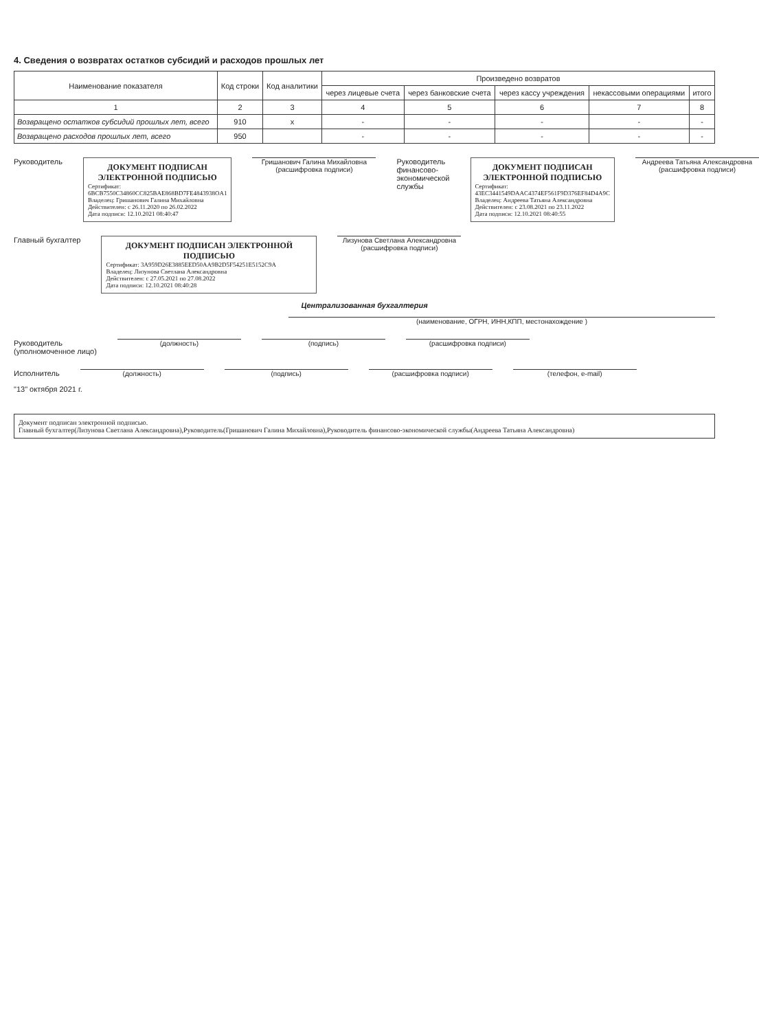4. Сведения о возвратах остатков субсидий и расходов прошлых лет
| Наименование показателя | Код строки | Код аналитики | Произведено возвратов | | | | |
| --- | --- | --- | --- | --- | --- | --- | --- |
| | | | через лицевые счета | через банковские счета | через кассу учреждения | некассовыми операциями | итого |
| 1 | 2 | 3 | 4 | 5 | 6 | 7 | 8 |
| Возвращено остатков субсидий прошлых лет, всего | 910 | x | - | - | - | - | - |
| Возвращено расходов прошлых лет, всего | 950 | | - | - | - | - | - |
Руководитель
ДОКУМЕНТ ПОДПИСАН ЭЛЕКТРОННОЙ ПОДПИСЬЮ
Сертификат: 6BCB7550C34860CC825BAE868BD7FE4843938OA1
Владелец: Гришанович Галина Михайловна
Действителен: с 26.11.2020 по 26.02.2022
Дата подписи: 12.10.2021 08:40:47
Гришанович Галина Михайловна
(расшифровка подписи)
Руководитель финансово-экономической службы
ДОКУМЕНТ ПОДПИСАН ЭЛЕКТРОННОЙ ПОДПИСЬЮ
Сертификат: 43EC3441549DAAC4374EF561F9D376EF84D4A9C
Владелец: Андреева Татьяна Александровна
Действителен: с 23.08.2021 по 23.11.2022
Дата подписи: 12.10.2021 08:40:55
Андреева Татьяна Александровна
(расшифровка подписи)
Главный бухгалтер
ДОКУМЕНТ ПОДПИСАН ЭЛЕКТРОННОЙ ПОДПИСЬЮ
Сертификат: 3A959D26E3885EED50AA9B2D5F54251E5152C9A
Владелец: Лизунова Светлана Александровна
Действителен: с 27.05.2021 по 27.08.2022
Дата подписи: 12.10.2021 08:40:28
Лизунова Светлана Александровна
(расшифровка подписи)
Централизованная бухгалтерия
(наименование, ОГРН, ИНН,КПП, местонахождение )
Руководитель
(уполномоченное лицо)
(должность) (подпись) (расшифровка подписи)
Исполнитель (должность) (подпись) (расшифровка подписи) (телефон, e-mail)
"13" октября 2021 г.
Документ подписан электронной подписью.
Главный бухгалтер(Лизунова Светлана Александровна),Руководитель(Гришанович Галина Михайловна),Руководитель финансово-экономической службы(Андреева Татьяна Александровна)